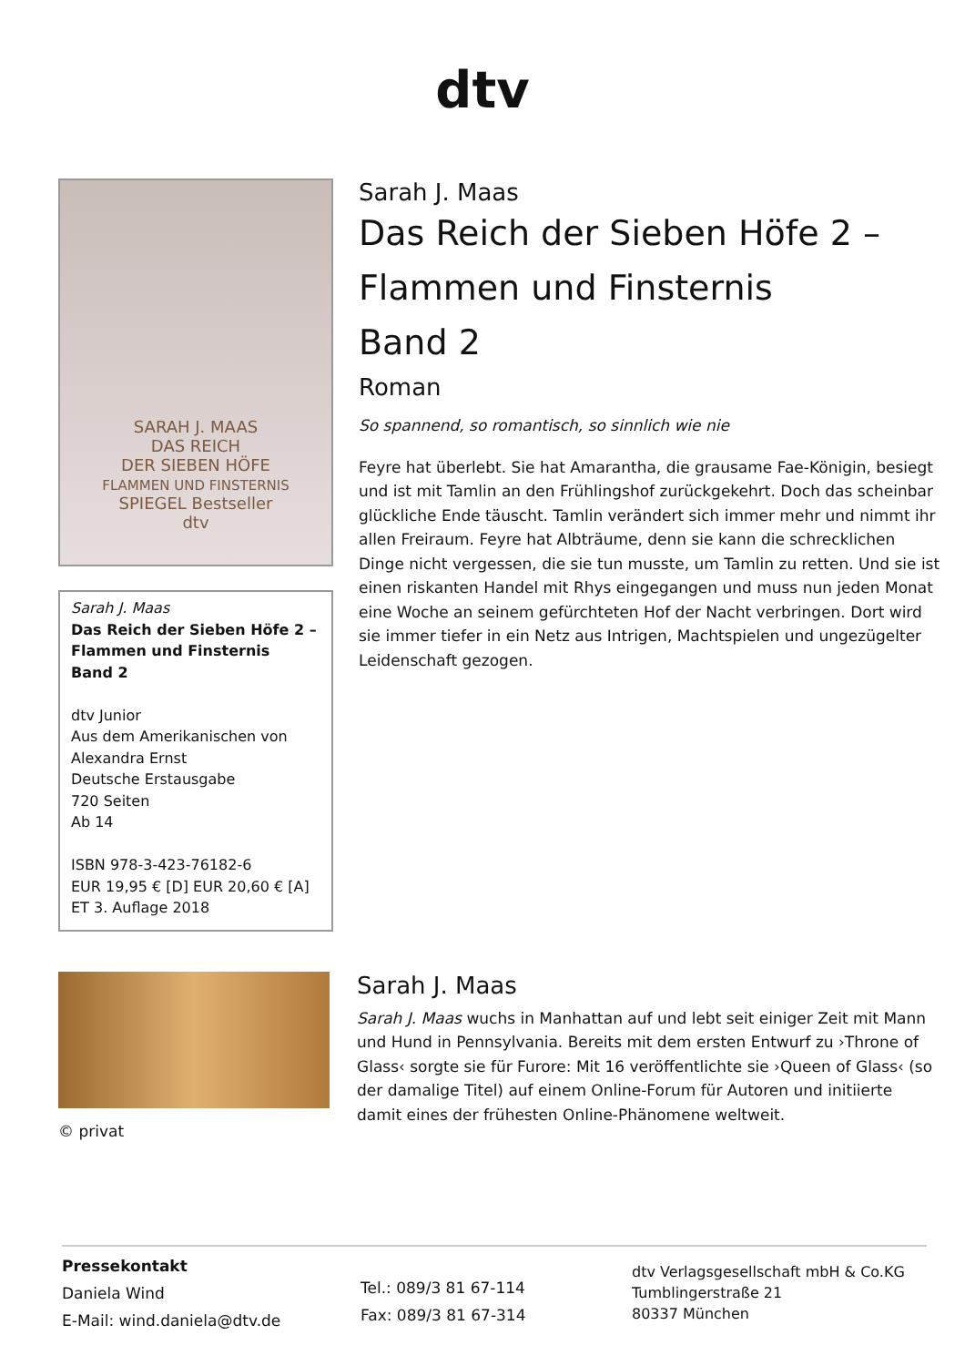dtv
SARAH J. MAAS
DAS REICH
DER SIEBEN HÖFE
FLAMMEN UND FINSTERNIS
SPIEGEL Bestseller
dtv
Sarah J. Maas
Das Reich der Sieben Höfe 2 –
Flammen und Finsternis
Band 2
dtv Junior
Aus dem Amerikanischen von
Alexandra Ernst
Deutsche Erstausgabe
720 Seiten
Ab 14
ISBN 978-3-423-76182-6
EUR 19,95 € [D] EUR 20,60 € [A]
ET 3. Auflage 2018
Sarah J. Maas
Das Reich der Sieben Höfe 2 –
Flammen und Finsternis
Band 2
Roman
So spannend, so romantisch, so sinnlich wie nie
Feyre hat überlebt. Sie hat Amarantha, die grausame Fae-Königin, besiegt und ist mit Tamlin an den Frühlingshof zurückgekehrt. Doch das scheinbar glückliche Ende täuscht. Tamlin verändert sich immer mehr und nimmt ihr allen Freiraum. Feyre hat Albträume, denn sie kann die schrecklichen Dinge nicht vergessen, die sie tun musste, um Tamlin zu retten. Und sie ist einen riskanten Handel mit Rhys eingegangen und muss nun jeden Monat eine Woche an seinem gefürchteten Hof der Nacht verbringen. Dort wird sie immer tiefer in ein Netz aus Intrigen, Machtspielen und ungezügelter Leidenschaft gezogen.
© privat
Sarah J. Maas
Sarah J. Maas wuchs in Manhattan auf und lebt seit einiger Zeit mit Mann und Hund in Pennsylvania. Bereits mit dem ersten Entwurf zu ›Throne of Glass‹ sorgte sie für Furore: Mit 16 veröffentlichte sie ›Queen of Glass‹ (so der damalige Titel) auf einem Online-Forum für Autoren und initiierte damit eines der frühesten Online-Phänomene weltweit.
Pressekontakt
Daniela Wind
E-Mail: wind.daniela@dtv.de
Tel.: 089/3 81 67-114
Fax: 089/3 81 67-314
dtv Verlagsgesellschaft mbH & Co.KG
Tumblingerstraße 21
80337 München